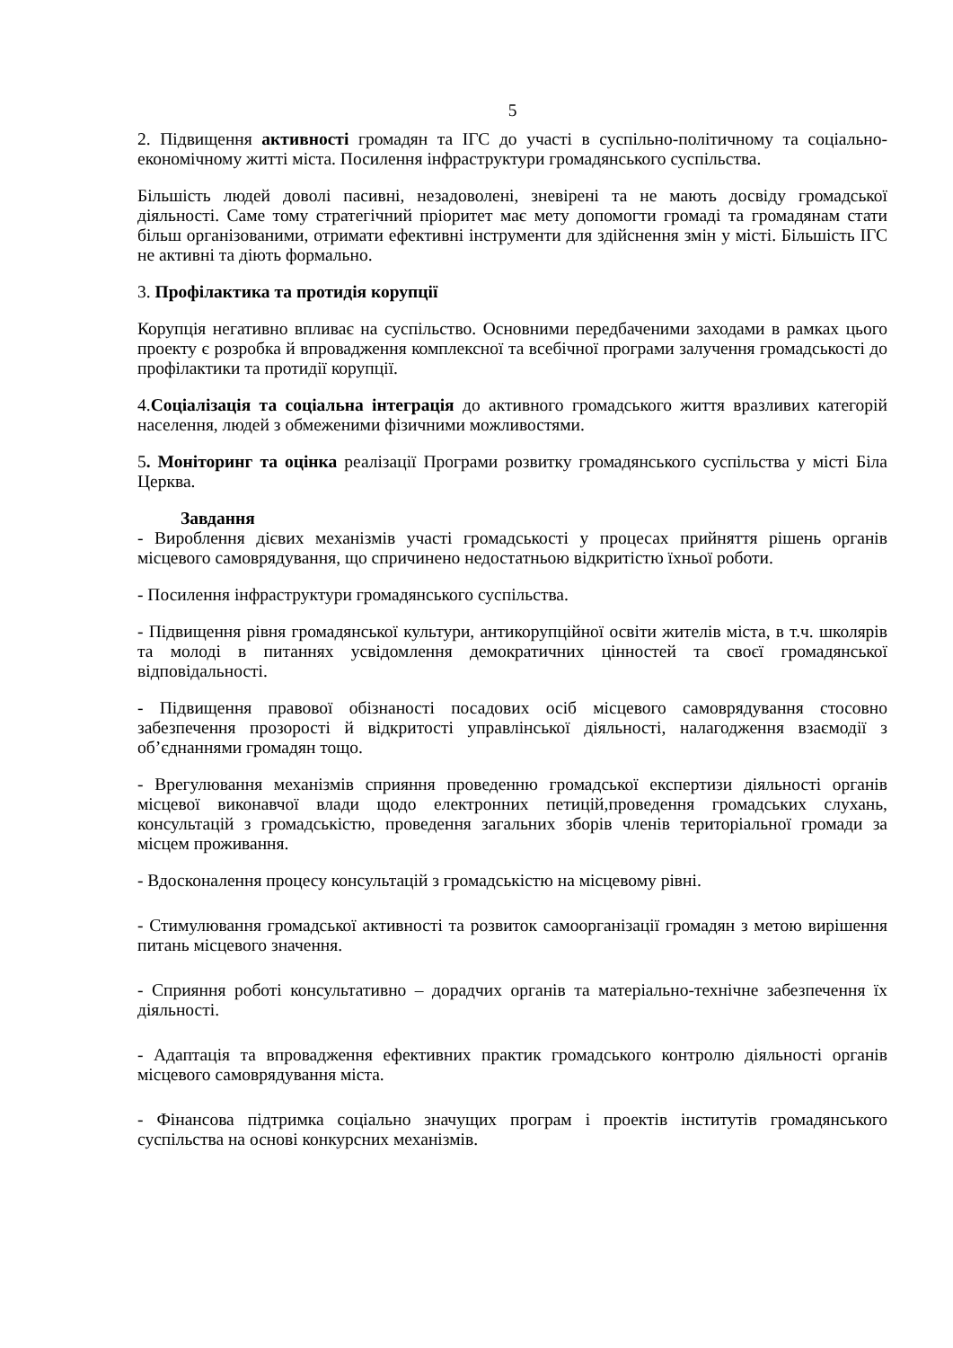5
2. Підвищення активності громадян та ІГС до участі в суспільно-політичному та соціально-економічному житті міста. Посилення інфраструктури громадянського суспільства.
Більшість людей доволі пасивні, незадоволені, зневірені та не мають досвіду громадської діяльності. Саме тому стратегічний пріоритет має мету допомогти громаді та громадянам стати більш організованими, отримати ефективні інструменти для здійснення змін у місті. Більшість ІГС не активні та діють формально.
3. Профілактика та протидія корупції
Корупція негативно впливає на суспільство. Основними передбаченими заходами в рамках цього проекту є розробка й впровадження комплексної та всебічної програми залучення громадськості до профілактики та протидії корупції.
4.Соціалізація та соціальна інтеграція до активного громадського життя вразливих категорій населення, людей з обмеженими фізичними можливостями.
5. Моніторинг та оцінка реалізації Програми розвитку громадянського суспільства у місті Біла Церква.
Завдання
- Вироблення дієвих механізмів участі громадськості у процесах прийняття рішень органів місцевого самоврядування, що спричинено недостатньою відкритістю їхньої роботи.
- Посилення інфраструктури громадянського суспільства.
- Підвищення рівня громадянської культури, антикорупційної освіти жителів міста, в т.ч. школярів та молоді в питаннях усвідомлення демократичних цінностей та своєї громадянської відповідальності.
- Підвищення правової обізнаності посадових осіб місцевого самоврядування стосовно забезпечення прозорості й відкритості управлінської діяльності, налагодження взаємодії з об’єднаннями громадян тощо.
- Врегулювання механізмів сприяння проведенню громадської експертизи діяльності органів місцевої виконавчої влади щодо електронних петицій,проведення громадських слухань, консультацій з громадськістю, проведення загальних зборів членів територіальної громади за місцем проживання.
- Вдосконалення процесу консультацій з громадськістю на місцевому рівні.
- Стимулювання громадської активності та розвиток самоорганізації громадян з метою вирішення питань місцевого значення.
- Сприяння роботі консультативно – дорадчих органів та матеріально-технічне забезпечення їх діяльності.
- Адаптація та впровадження ефективних практик громадського контролю діяльності органів місцевого самоврядування міста.
- Фінансова підтримка соціально значущих програм і проектів інститутів громадянського суспільства на основі конкурсних механізмів.